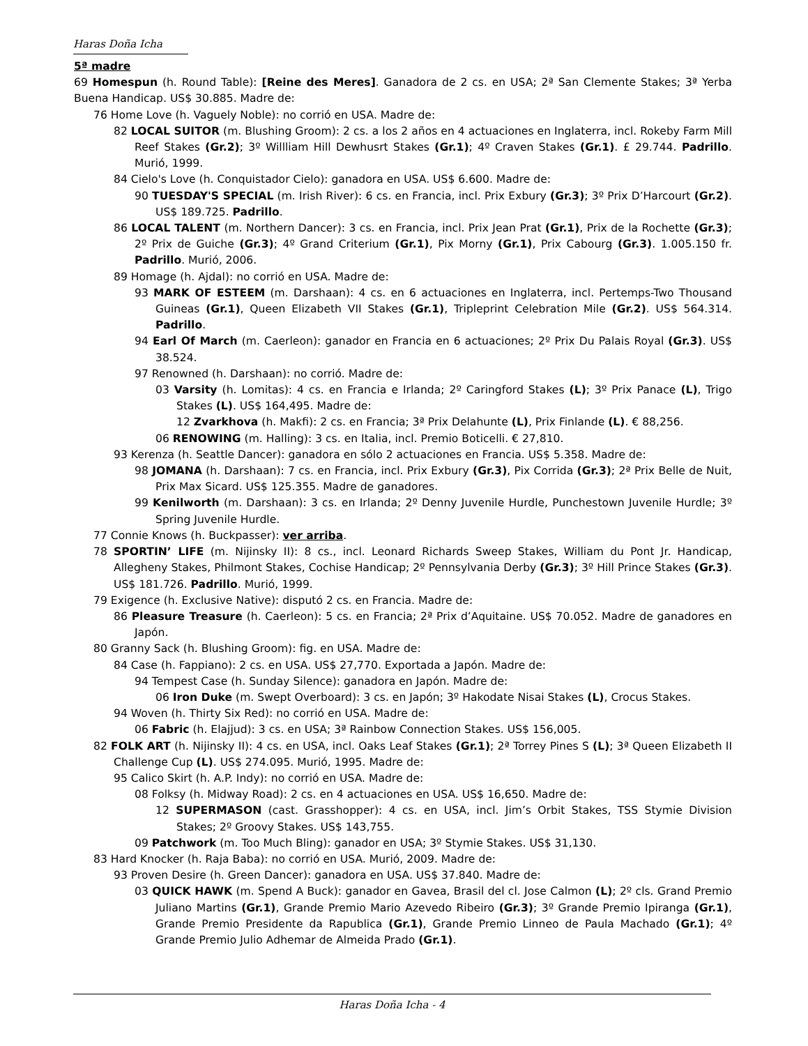Haras Doña Icha
5ª madre
69 Homespun (h. Round Table): [Reine des Meres]. Ganadora de 2 cs. en USA; 2ª San Clemente Stakes; 3ª Yerba Buena Handicap. US$ 30.885. Madre de:
76 Home Love (h. Vaguely Noble): no corrió en USA. Madre de:
82 LOCAL SUITOR (m. Blushing Groom): 2 cs. a los 2 años en 4 actuaciones en Inglaterra, incl. Rokeby Farm Mill Reef Stakes (Gr.2); 3º Willliam Hill Dewhusrt Stakes (Gr.1); 4º Craven Stakes (Gr.1). £ 29.744. Padrillo. Murió, 1999.
84 Cielo's Love (h. Conquistador Cielo): ganadora en USA. US$ 6.600. Madre de:
90 TUESDAY'S SPECIAL (m. Irish River): 6 cs. en Francia, incl. Prix Exbury (Gr.3); 3º Prix D’Harcourt (Gr.2). US$ 189.725. Padrillo.
86 LOCAL TALENT (m. Northern Dancer): 3 cs. en Francia, incl. Prix Jean Prat (Gr.1), Prix de la Rochette (Gr.3); 2º Prix de Guiche (Gr.3); 4º Grand Criterium (Gr.1), Pix Morny (Gr.1), Prix Cabourg (Gr.3). 1.005.150 fr. Padrillo. Murió, 2006.
89 Homage (h. Ajdal): no corrió en USA. Madre de:
93 MARK OF ESTEEM (m. Darshaan): 4 cs. en 6 actuaciones en Inglaterra, incl. Pertemps-Two Thousand Guineas (Gr.1), Queen Elizabeth VII Stakes (Gr.1), Tripleprint Celebration Mile (Gr.2). US$ 564.314. Padrillo.
94 Earl Of March (m. Caerleon): ganador en Francia en 6 actuaciones; 2º Prix Du Palais Royal (Gr.3). US$ 38.524.
97 Renowned (h. Darshaan): no corrió. Madre de:
03 Varsity (h. Lomitas): 4 cs. en Francia e Irlanda; 2º Caringford Stakes (L); 3º Prix Panace (L), Trigo Stakes (L). US$ 164,495. Madre de:
12 Zvarkhova (h. Makfi): 2 cs. en Francia; 3ª Prix Delahunte (L), Prix Finlande (L). € 88,256.
06 RENOWING (m. Halling): 3 cs. en Italia, incl. Premio Boticelli. € 27,810.
93 Kerenza (h. Seattle Dancer): ganadora en sólo 2 actuaciones en Francia. US$ 5.358. Madre de:
98 JOMANA (h. Darshaan): 7 cs. en Francia, incl. Prix Exbury (Gr.3), Pix Corrida (Gr.3); 2ª Prix Belle de Nuit, Prix Max Sicard. US$ 125.355. Madre de ganadores.
99 Kenilworth (m. Darshaan): 3 cs. en Irlanda; 2º Denny Juvenile Hurdle, Punchestown Juvenile Hurdle; 3º Spring Juvenile Hurdle.
77 Connie Knows (h. Buckpasser): ver arriba.
78 SPORTIN’ LIFE (m. Nijinsky II): 8 cs., incl. Leonard Richards Sweep Stakes, William du Pont Jr. Handicap, Allegheny Stakes, Philmont Stakes, Cochise Handicap; 2º Pennsylvania Derby (Gr.3); 3º Hill Prince Stakes (Gr.3). US$ 181.726. Padrillo. Murió, 1999.
79 Exigence (h. Exclusive Native): disputó 2 cs. en Francia. Madre de:
86 Pleasure Treasure (h. Caerleon): 5 cs. en Francia; 2ª Prix d’Aquitaine. US$ 70.052. Madre de ganadores en Japón.
80 Granny Sack (h. Blushing Groom): fig. en USA. Madre de:
84 Case (h. Fappiano): 2 cs. en USA. US$ 27,770. Exportada a Japón. Madre de:
94 Tempest Case (h. Sunday Silence): ganadora en Japón. Madre de:
06 Iron Duke (m. Swept Overboard): 3 cs. en Japón; 3º Hakodate Nisai Stakes (L), Crocus Stakes.
94 Woven (h. Thirty Six Red): no corrió en USA. Madre de:
06 Fabric (h. Elajjud): 3 cs. en USA; 3ª Rainbow Connection Stakes. US$ 156,005.
82 FOLK ART (h. Nijinsky II): 4 cs. en USA, incl. Oaks Leaf Stakes (Gr.1); 2ª Torrey Pines S (L); 3ª Queen Elizabeth II Challenge Cup (L). US$ 274.095. Murió, 1995. Madre de:
95 Calico Skirt (h. A.P. Indy): no corrió en USA. Madre de:
08 Folksy (h. Midway Road): 2 cs. en 4 actuaciones en USA. US$ 16,650. Madre de:
12 SUPERMASON (cast. Grasshopper): 4 cs. en USA, incl. Jim’s Orbit Stakes, TSS Stymie Division Stakes; 2º Groovy Stakes. US$ 143,755.
09 Patchwork (m. Too Much Bling): ganador en USA; 3º Stymie Stakes. US$ 31,130.
83 Hard Knocker (h. Raja Baba): no corrió en USA. Murió, 2009. Madre de:
93 Proven Desire (h. Green Dancer): ganadora en USA. US$ 37.840. Madre de:
03 QUICK HAWK (m. Spend A Buck): ganador en Gavea, Brasil del cl. Jose Calmon (L); 2º cls. Grand Premio Juliano Martins (Gr.1), Grande Premio Mario Azevedo Ribeiro (Gr.3); 3º Grande Premio Ipiranga (Gr.1), Grande Premio Presidente da Rapublica (Gr.1), Grande Premio Linneo de Paula Machado (Gr.1); 4º Grande Premio Julio Adhemar de Almeida Prado (Gr.1).
Haras Doña Icha - 4